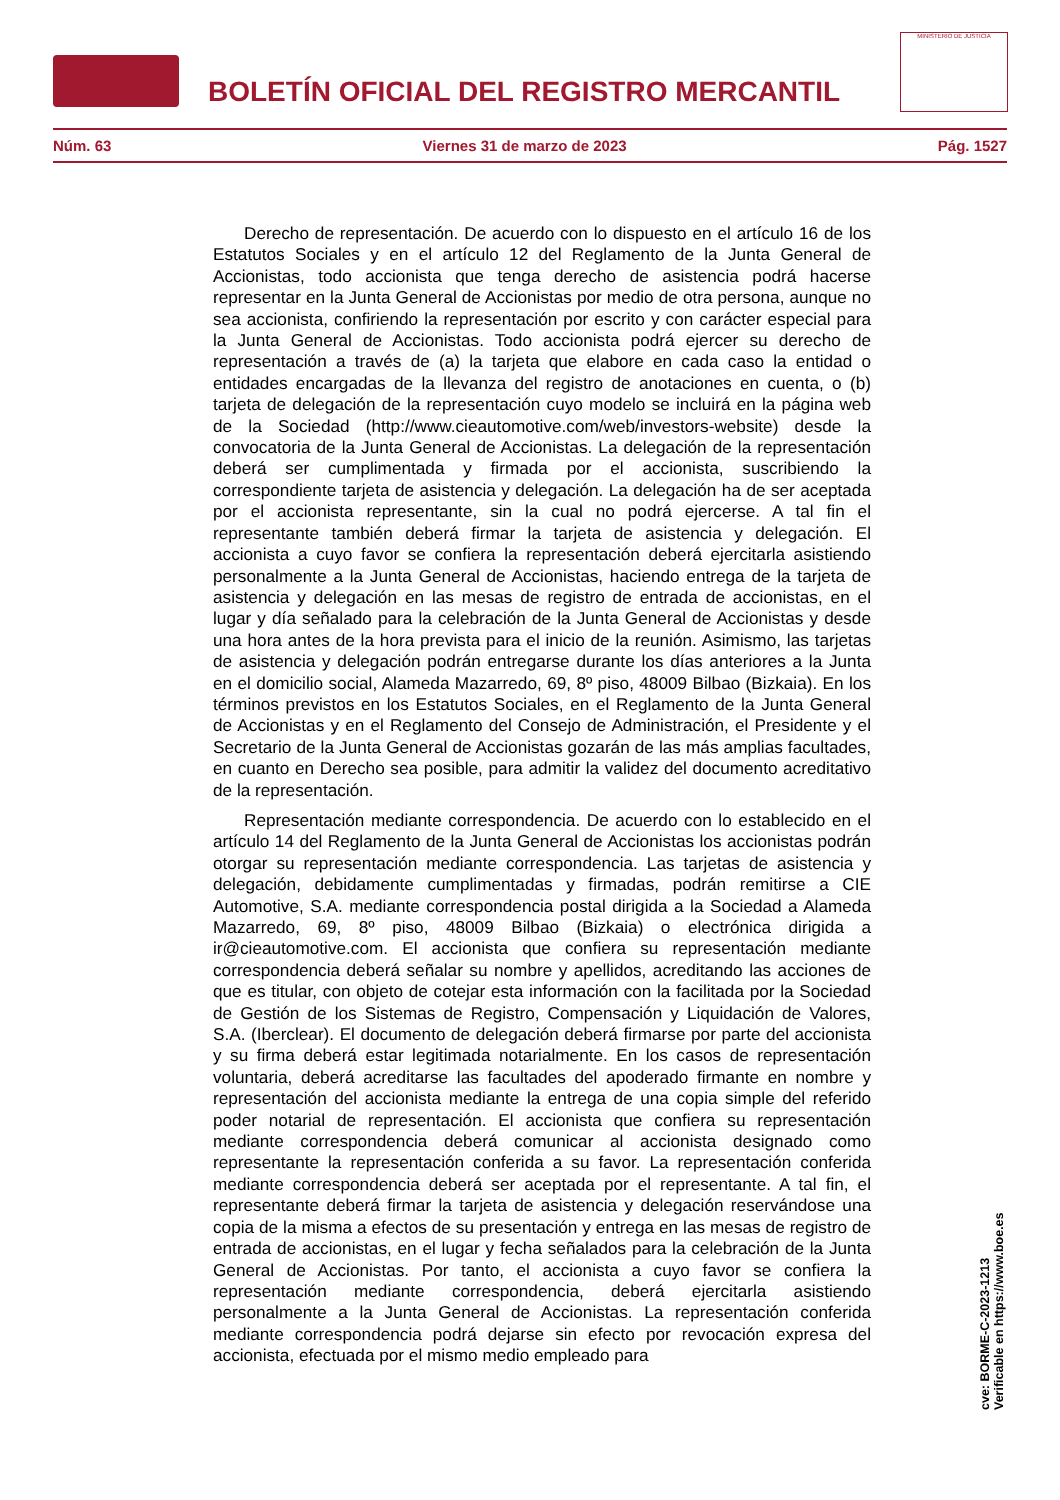BOLETÍN OFICIAL DEL REGISTRO MERCANTIL
MINISTERIO DE JUSTICIA
Núm. 63 Viernes 31 de marzo de 2023 Pág. 1527
Derecho de representación. De acuerdo con lo dispuesto en el artículo 16 de los Estatutos Sociales y en el artículo 12 del Reglamento de la Junta General de Accionistas, todo accionista que tenga derecho de asistencia podrá hacerse representar en la Junta General de Accionistas por medio de otra persona, aunque no sea accionista, confiriendo la representación por escrito y con carácter especial para la Junta General de Accionistas. Todo accionista podrá ejercer su derecho de representación a través de (a) la tarjeta que elabore en cada caso la entidad o entidades encargadas de la llevanza del registro de anotaciones en cuenta, o (b) tarjeta de delegación de la representación cuyo modelo se incluirá en la página web de la Sociedad (http://www.cieautomotive.com/web/investors-website) desde la convocatoria de la Junta General de Accionistas. La delegación de la representación deberá ser cumplimentada y firmada por el accionista, suscribiendo la correspondiente tarjeta de asistencia y delegación. La delegación ha de ser aceptada por el accionista representante, sin la cual no podrá ejercerse. A tal fin el representante también deberá firmar la tarjeta de asistencia y delegación. El accionista a cuyo favor se confiera la representación deberá ejercitarla asistiendo personalmente a la Junta General de Accionistas, haciendo entrega de la tarjeta de asistencia y delegación en las mesas de registro de entrada de accionistas, en el lugar y día señalado para la celebración de la Junta General de Accionistas y desde una hora antes de la hora prevista para el inicio de la reunión. Asimismo, las tarjetas de asistencia y delegación podrán entregarse durante los días anteriores a la Junta en el domicilio social, Alameda Mazarredo, 69, 8º piso, 48009 Bilbao (Bizkaia). En los términos previstos en los Estatutos Sociales, en el Reglamento de la Junta General de Accionistas y en el Reglamento del Consejo de Administración, el Presidente y el Secretario de la Junta General de Accionistas gozarán de las más amplias facultades, en cuanto en Derecho sea posible, para admitir la validez del documento acreditativo de la representación.
Representación mediante correspondencia. De acuerdo con lo establecido en el artículo 14 del Reglamento de la Junta General de Accionistas los accionistas podrán otorgar su representación mediante correspondencia. Las tarjetas de asistencia y delegación, debidamente cumplimentadas y firmadas, podrán remitirse a CIE Automotive, S.A. mediante correspondencia postal dirigida a la Sociedad a Alameda Mazarredo, 69, 8º piso, 48009 Bilbao (Bizkaia) o electrónica dirigida a ir@cieautomotive.com. El accionista que confiera su representación mediante correspondencia deberá señalar su nombre y apellidos, acreditando las acciones de que es titular, con objeto de cotejar esta información con la facilitada por la Sociedad de Gestión de los Sistemas de Registro, Compensación y Liquidación de Valores, S.A. (Iberclear). El documento de delegación deberá firmarse por parte del accionista y su firma deberá estar legitimada notarialmente. En los casos de representación voluntaria, deberá acreditarse las facultades del apoderado firmante en nombre y representación del accionista mediante la entrega de una copia simple del referido poder notarial de representación. El accionista que confiera su representación mediante correspondencia deberá comunicar al accionista designado como representante la representación conferida a su favor. La representación conferida mediante correspondencia deberá ser aceptada por el representante. A tal fin, el representante deberá firmar la tarjeta de asistencia y delegación reservándose una copia de la misma a efectos de su presentación y entrega en las mesas de registro de entrada de accionistas, en el lugar y fecha señalados para la celebración de la Junta General de Accionistas. Por tanto, el accionista a cuyo favor se confiera la representación mediante correspondencia, deberá ejercitarla asistiendo personalmente a la Junta General de Accionistas. La representación conferida mediante correspondencia podrá dejarse sin efecto por revocación expresa del accionista, efectuada por el mismo medio empleado para
cve: BORME-C-2023-1213
Verificable en https://www.boe.es